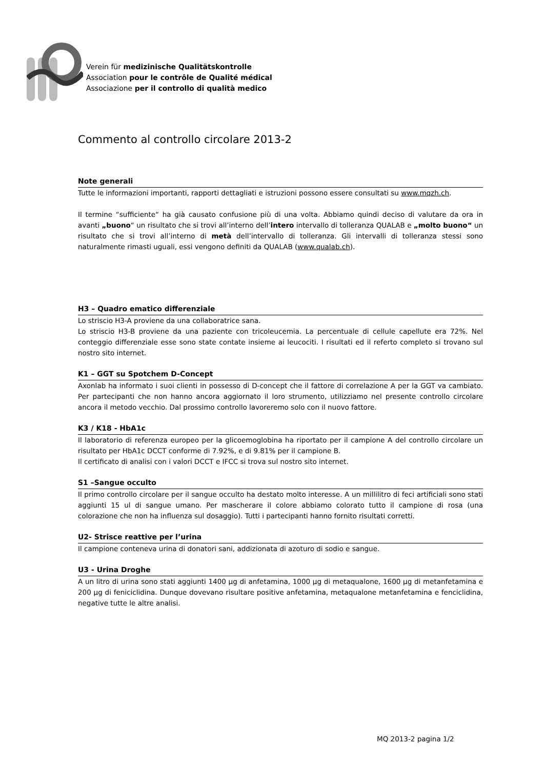Verein für medizinische Qualitätskontrolle
Association pour le contrôle de Qualité médical
Associazione per il controllo di qualità medico
Commento al controllo circolare 2013-2
Note generali
Tutte le informazioni importanti, rapporti dettagliati e istruzioni possono essere consultati su www.mqzh.ch.
Il termine “sufficiente“ ha già causato confusione più di una volta. Abbiamo quindi deciso di valutare da ora in avanti „buono“ un risultato che si trovi all’interno dell’intero intervallo di tolleranza QUALAB e „molto buono“ un risultato che si trovi all’interno di metà dell’intervallo di tolleranza. Gli intervalli di tolleranza stessi sono naturalmente rimasti uguali, essi vengono definiti da QUALAB (www.qualab.ch).
H3 – Quadro ematico differenziale
Lo striscio H3-A proviene da una collaboratrice sana.
Lo striscio H3-B proviene da una paziente con tricoleucemia. La percentuale di cellule capellute era 72%. Nel conteggio differenziale esse sono state contate insieme ai leucociti. I risultati ed il referto completo si trovano sul nostro sito internet.
K1 – GGT su Spotchem D-Concept
Axonlab ha informato i suoi clienti in possesso di D-concept che il fattore di correlazione A per la GGT va cambiato. Per partecipanti che non hanno ancora aggiornato il loro strumento, utilizziamo nel presente controllo circolare ancora il metodo vecchio. Dal prossimo controllo lavoreremo solo con il nuovo fattore.
K3 / K18 - HbA1c
Il laboratorio di referenza europeo per la glicoemoglobina ha riportato per il campione A del controllo circolare un risultato per HbA1c DCCT conforme di 7.92%, e di 9.81% per il campione B.
Il certificato di analisi con i valori DCCT e IFCC si trova sul nostro sito internet.
S1 –Sangue occulto
Il primo controllo circolare per il sangue occulto ha destato molto interesse. A un millilitro di feci artificiali sono stati aggiunti 15 ul di sangue umano. Per mascherare il colore abbiamo colorato tutto il campione di rosa (una colorazione che non ha influenza sul dosaggio). Tutti i partecipanti hanno fornito risultati corretti.
U2- Strisce reattive per l’urina
Il campione conteneva urina di donatori sani, addizionata di azoturo di sodio e sangue.
U3 - Urina Droghe
A un litro di urina sono stati aggiunti 1400 µg di anfetamina, 1000 µg di metaqualone, 1600 µg di metanfetamina e 200 µg di feniciclidina. Dunque dovevano risultare positive anfetamina, metaqualone metanfetamina e fenciclidina, negative tutte le altre analisi.
MQ 2013-2 pagina 1/2